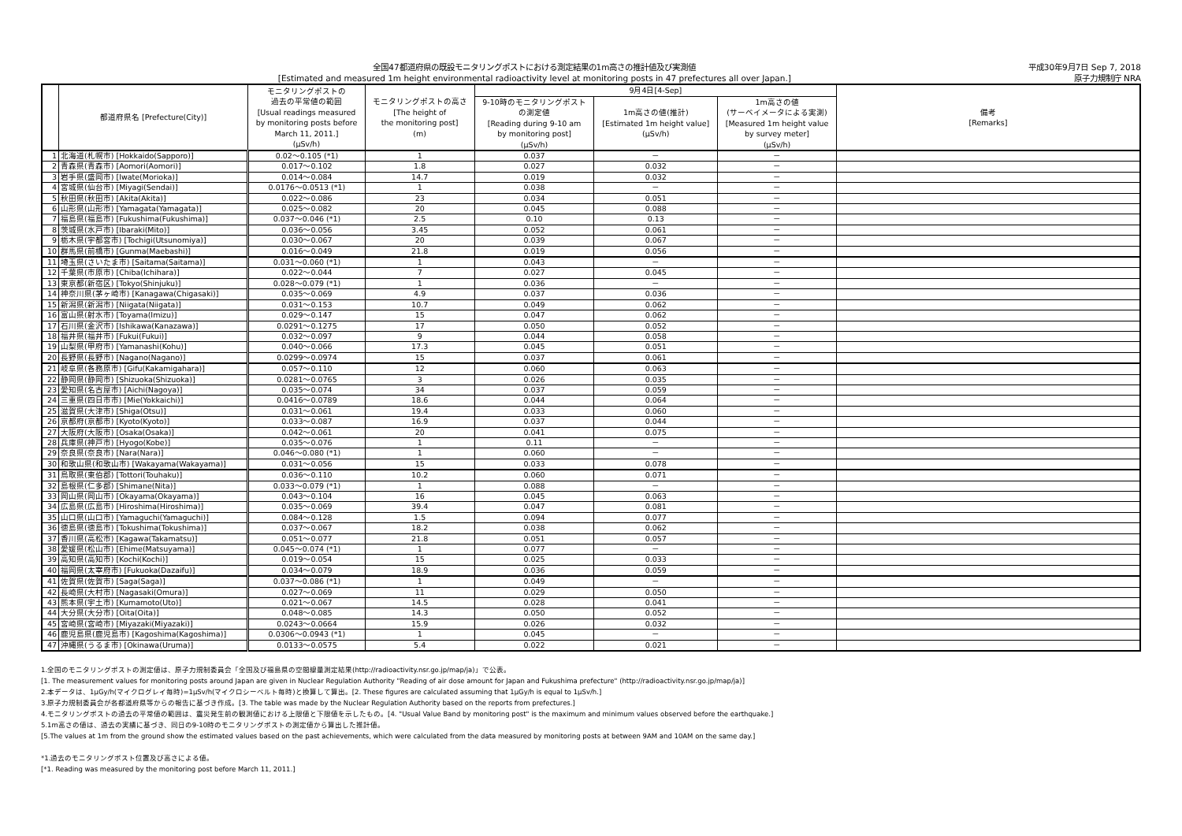全国47都道府県の既設モニタリングポストにおける測定結果の1m高さの推計値及び実測値
[Estimated and measured 1m height environmental radioactivity level at monitoring posts in 47 prefectures all over Japan.]
平成30年9月7日 Sep 7, 2018
原子力規制庁 NRA
| | 都道府県名 [Prefecture(City)] | モニタリングポストの 過去の平常値の範囲 [Usual readings measured by monitoring posts before March 11, 2011.] (μSv/h) | モニタリングポストの高さ [The height of the monitoring post] (m) | 9月4日[4-Sep] | | | 備考 [Remarks] |
| --- | --- | --- | --- | --- | --- | --- | --- |
| | | | | 9-10時のモニタリングポスト の測定値 [Reading during 9-10 am by monitoring post] (μSv/h) | 1m高さの値(推計) [Estimated 1m height value] (μSv/h) | 1m高さの値 (サーベイメータによる実測) [Measured 1m height value by survey meter] (μSv/h) | |
| 1 | 北海道(札幌市) [Hokkaido(Sapporo)] | 0.02～0.105 (*1) | 1 | 0.037 | － | － | |
| 2 | 青森県(青森市) [Aomori(Aomori)] | 0.017～0.102 | 1.8 | 0.027 | 0.032 | － | |
| 3 | 岩手県(盛岡市) [Iwate(Morioka)] | 0.014～0.084 | 14.7 | 0.019 | 0.032 | － | |
| 4 | 宮城県(仙台市) [Miyagi(Sendai)] | 0.0176～0.0513 (*1) | 1 | 0.038 | － | － | |
| 5 | 秋田県(秋田市) [Akita(Akita)] | 0.022～0.086 | 23 | 0.034 | 0.051 | － | |
| 6 | 山形県(山形市) [Yamagata(Yamagata)] | 0.025～0.082 | 20 | 0.045 | 0.088 | － | |
| 7 | 福島県(福島市) [Fukushima(Fukushima)] | 0.037～0.046 (*1) | 2.5 | 0.10 | 0.13 | － | |
| 8 | 茨城県(水戸市) [Ibaraki(Mito)] | 0.036～0.056 | 3.45 | 0.052 | 0.061 | － | |
| 9 | 栃木県(宇都宮市) [Tochigi(Utsunomiya)] | 0.030～0.067 | 20 | 0.039 | 0.067 | － | |
| 10 | 群馬県(前橋市) [Gunma(Maebashi)] | 0.016～0.049 | 21.8 | 0.019 | 0.056 | － | |
| 11 | 埼玉県(さいたま市) [Saitama(Saitama)] | 0.031～0.060 (*1) | 1 | 0.043 | － | － | |
| 12 | 千葉県(市原市) [Chiba(Ichihara)] | 0.022～0.044 | 7 | 0.027 | 0.045 | － | |
| 13 | 東京都(新宿区) [Tokyo(Shinjuku)] | 0.028～0.079 (*1) | 1 | 0.036 | － | － | |
| 14 | 神奈川県(茅ヶ崎市) [Kanagawa(Chigasaki)] | 0.035～0.069 | 4.9 | 0.037 | 0.036 | － | |
| 15 | 新潟県(新潟市) [Niigata(Niigata)] | 0.031～0.153 | 10.7 | 0.049 | 0.062 | － | |
| 16 | 富山県(射水市) [Toyama(Imizu)] | 0.029～0.147 | 15 | 0.047 | 0.062 | － | |
| 17 | 石川県(金沢市) [Ishikawa(Kanazawa)] | 0.0291～0.1275 | 17 | 0.050 | 0.052 | － | |
| 18 | 福井県(福井市) [Fukui(Fukui)] | 0.032～0.097 | 9 | 0.044 | 0.058 | － | |
| 19 | 山梨県(甲府市) [Yamanashi(Kohu)] | 0.040～0.066 | 17.3 | 0.045 | 0.051 | － | |
| 20 | 長野県(長野市) [Nagano(Nagano)] | 0.0299～0.0974 | 15 | 0.037 | 0.061 | － | |
| 21 | 岐阜県(各務原市) [Gifu(Kakamigahara)] | 0.057～0.110 | 12 | 0.060 | 0.063 | － | |
| 22 | 静岡県(静岡市) [Shizuoka(Shizuoka)] | 0.0281～0.0765 | 3 | 0.026 | 0.035 | － | |
| 23 | 愛知県(名古屋市) [Aichi(Nagoya)] | 0.035～0.074 | 34 | 0.037 | 0.059 | － | |
| 24 | 三重県(四日市市) [Mie(Yokkaichi)] | 0.0416～0.0789 | 18.6 | 0.044 | 0.064 | － | |
| 25 | 滋賀県(大津市) [Shiga(Otsu)] | 0.031～0.061 | 19.4 | 0.033 | 0.060 | － | |
| 26 | 京都府(京都市) [Kyoto(Kyoto)] | 0.033～0.087 | 16.9 | 0.037 | 0.044 | － | |
| 27 | 大阪府(大阪市) [Osaka(Osaka)] | 0.042～0.061 | 20 | 0.041 | 0.075 | － | |
| 28 | 兵庫県(神戸市) [Hyogo(Kobe)] | 0.035～0.076 | 1 | 0.11 | － | － | |
| 29 | 奈良県(奈良市) [Nara(Nara)] | 0.046～0.080 (*1) | 1 | 0.060 | － | － | |
| 30 | 和歌山県(和歌山市) [Wakayama(Wakayama)] | 0.031～0.056 | 15 | 0.033 | 0.078 | － | |
| 31 | 鳥取県(東伯郡) [Tottori(Touhaku)] | 0.036～0.110 | 10.2 | 0.060 | 0.071 | － | |
| 32 | 島根県(仁多郡) [Shimane(Nita)] | 0.033～0.079 (*1) | 1 | 0.088 | － | － | |
| 33 | 岡山県(岡山市) [Okayama(Okayama)] | 0.043～0.104 | 16 | 0.045 | 0.063 | － | |
| 34 | 広島県(広島市) [Hiroshima(Hiroshima)] | 0.035～0.069 | 39.4 | 0.047 | 0.081 | － | |
| 35 | 山口県(山口市) [Yamaguchi(Yamaguchi)] | 0.084～0.128 | 1.5 | 0.094 | 0.077 | － | |
| 36 | 徳島県(徳島市) [Tokushima(Tokushima)] | 0.037～0.067 | 18.2 | 0.038 | 0.062 | － | |
| 37 | 香川県(高松市) [Kagawa(Takamatsu)] | 0.051～0.077 | 21.8 | 0.051 | 0.057 | － | |
| 38 | 愛媛県(松山市) [Ehime(Matsuyama)] | 0.045～0.074 (*1) | 1 | 0.077 | － | － | |
| 39 | 高知県(高知市) [Kochi(Kochi)] | 0.019～0.054 | 15 | 0.025 | 0.033 | － | |
| 40 | 福岡県(太宰府市) [Fukuoka(Dazaifu)] | 0.034～0.079 | 18.9 | 0.036 | 0.059 | － | |
| 41 | 佐賀県(佐賀市) [Saga(Saga)] | 0.037～0.086 (*1) | 1 | 0.049 | － | － | |
| 42 | 長崎県(大村市) [Nagasaki(Omura)] | 0.027～0.069 | 11 | 0.029 | 0.050 | － | |
| 43 | 熊本県(宇土市) [Kumamoto(Uto)] | 0.021～0.067 | 14.5 | 0.028 | 0.041 | － | |
| 44 | 大分県(大分市) [Oita(Oita)] | 0.048～0.085 | 14.3 | 0.050 | 0.052 | － | |
| 45 | 宮崎県(宮崎市) [Miyazaki(Miyazaki)] | 0.0243～0.0664 | 15.9 | 0.026 | 0.032 | － | |
| 46 | 鹿児島県(鹿児島市) [Kagoshima(Kagoshima)] | 0.0306～0.0943 (*1) | 1 | 0.045 | － | － | |
| 47 | 沖縄県(うるま市) [Okinawa(Uruma)] | 0.0133～0.0575 | 5.4 | 0.022 | 0.021 | － | |
1.全国のモニタリングポストの測定値は、原子力規制委員会「全国及び福島県の空間線量測定結果(http://radioactivity.nsr.go.jp/map/ja)」で公表。
[1. The measurement values for monitoring posts around Japan are given in Nuclear Regulation Authority "Reading of air dose amount for Japan and Fukushima prefecture" (http://radioactivity.nsr.go.jp/map/ja)]
2.本データは、1μGy/h(マイクログレイ毎時)=1μSv/h(マイクロシーベルト毎時)と換算して算出。[2. These figures are calculated assuming that 1μGy/h is equal to 1μSv/h.]
3.原子力規制委員会が各都道府県等からの報告に基づき作成。[3. The table was made by the Nuclear Regulation Authority based on the reports from prefectures.]
4.モニタリングポストの過去の平常値の範囲は、震災発生前の観測値における上限値と下限値を示したもの。[4. "Usual Value Band by monitoring post" is the maximum and minimum values observed before the earthquake.]
5.1m高さの値は、過去の実績に基づき、同日の9-10時のモニタリングポストの測定値から算出した推計値。
[5.The values at 1m from the ground show the estimated values based on the past achievements, which were calculated from the data measured by monitoring posts at between 9AM and 10AM on the same day.]
*1.過去のモニタリングポスト位置及び高さによる値。
[*1. Reading was measured by the monitoring post before March 11, 2011.]